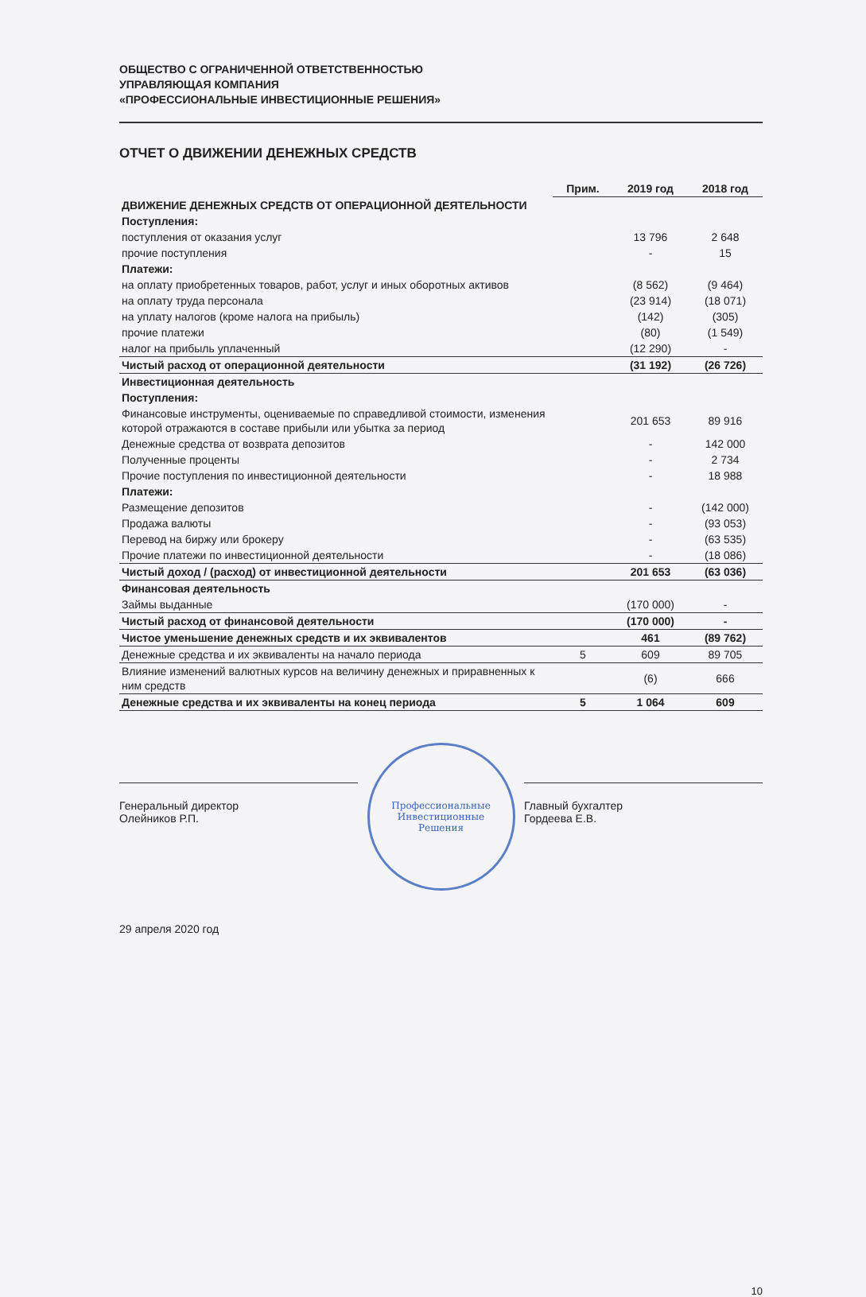ОБЩЕСТВО С ОГРАНИЧЕННОЙ ОТВЕТСТВЕННОСТЬЮ
УПРАВЛЯЮЩАЯ КОМПАНИЯ
«ПРОФЕССИОНАЛЬНЫЕ ИНВЕСТИЦИОННЫЕ РЕШЕНИЯ»
ОТЧЕТ О ДВИЖЕНИИ ДЕНЕЖНЫХ СРЕДСТВ
| | Прим. | 2019 год | 2018 год |
| ДВИЖЕНИЕ ДЕНЕЖНЫХ СРЕДСТВ ОТ ОПЕРАЦИОННОЙ ДЕЯТЕЛЬНОСТИ | | | |
| Поступления: | | | |
| поступления от оказания услуг | | 13 796 | 2 648 |
| прочие поступления | | - | 15 |
| Платежи: | | | |
| на оплату приобретенных товаров, работ, услуг и иных оборотных активов | | (8 562) | (9 464) |
| на оплату труда персонала | | (23 914) | (18 071) |
| на уплату налогов (кроме налога на прибыль) | | (142) | (305) |
| прочие платежи | | (80) | (1 549) |
| налог на прибыль уплаченный | | (12 290) | - |
| Чистый расход от операционной деятельности | | (31 192) | (26 726) |
| Инвестиционная деятельность | | | |
| Поступления: | | | |
| Финансовые инструменты, оцениваемые по справедливой стоимости, изменения которой отражаются в составе прибыли или убытка за период | | 201 653 | 89 916 |
| Денежные средства от возврата депозитов | | - | 142 000 |
| Полученные проценты | | - | 2 734 |
| Прочие поступления по инвестиционной деятельности | | - | 18 988 |
| Платежи: | | | |
| Размещение депозитов | | - | (142 000) |
| Продажа валюты | | - | (93 053) |
| Перевод на биржу или брокеру | | - | (63 535) |
| Прочие платежи по инвестиционной деятельности | | - | (18 086) |
| Чистый доход / (расход) от инвестиционной деятельности | | 201 653 | (63 036) |
| Финансовая деятельность | | | |
| Займы выданные | | (170 000) | - |
| Чистый расход от финансовой деятельности | | (170 000) | - |
| Чистое уменьшение денежных средств и их эквивалентов | | 461 | (89 762) |
| Денежные средства и их эквиваленты на начало периода | 5 | 609 | 89 705 |
| Влияние изменений валютных курсов на величину денежных и приравненных к ним средств | | (6) | 666 |
| Денежные средства и их эквиваленты на конец периода | 5 | 1 064 | 609 |
Генеральный директор
Олейников Р.П.
Профессиональные
Инвестиционные
Решения
Главный бухгалтер
Гордеева Е.В.
29 апреля 2020 год
10